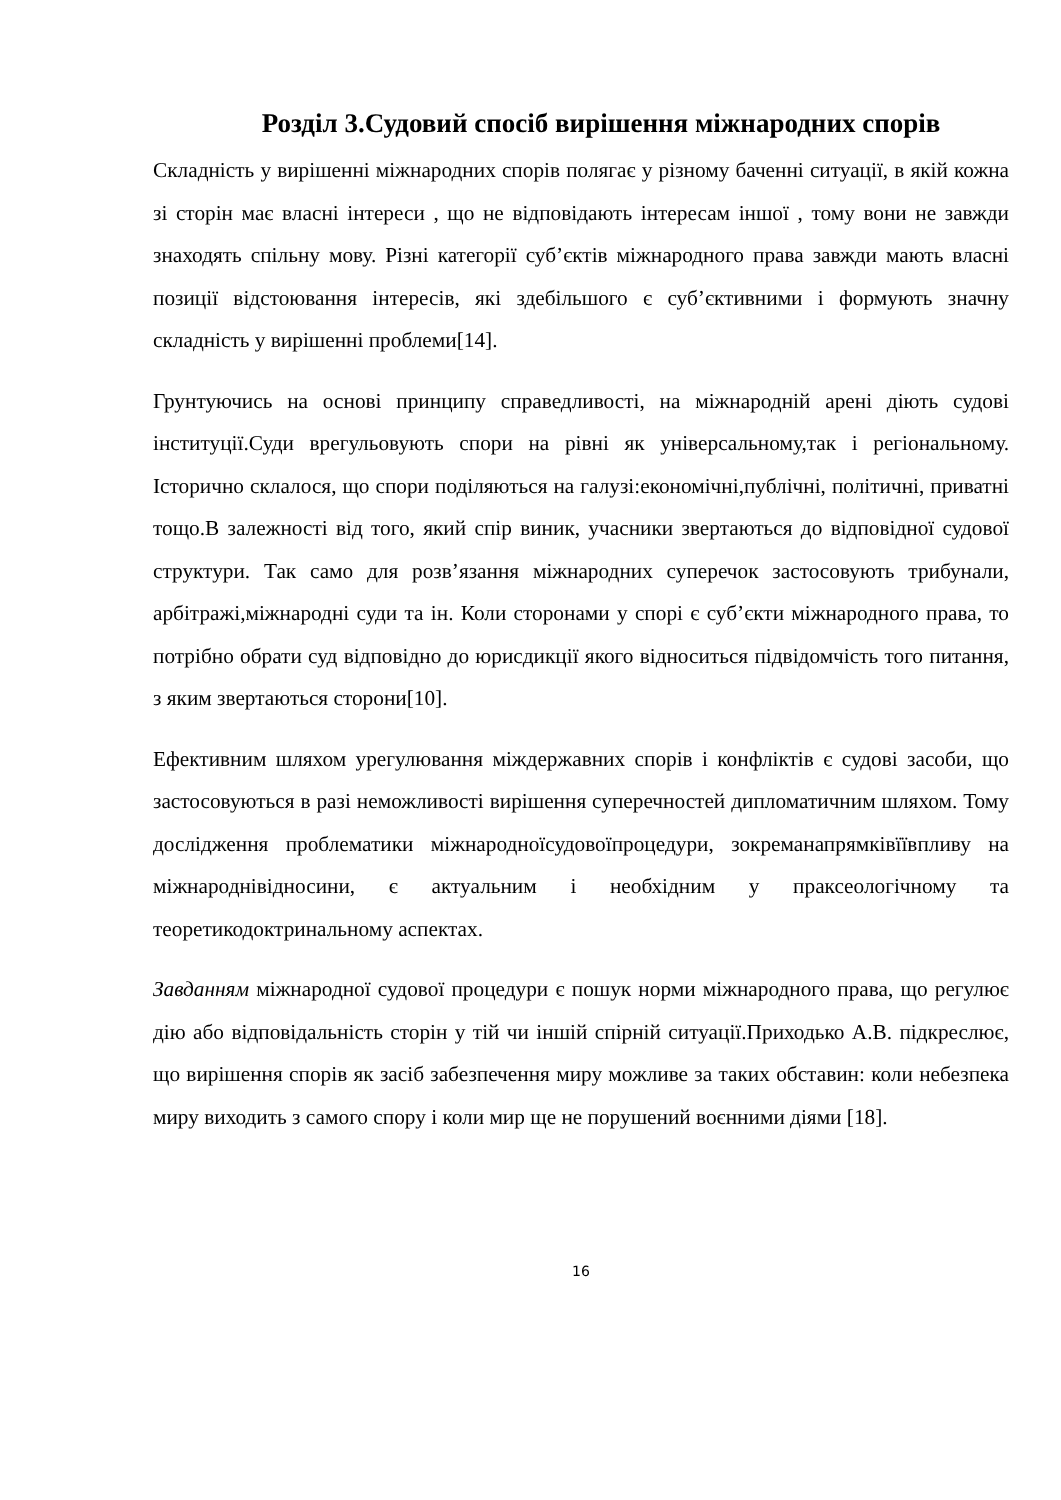Розділ 3.Судовий спосіб вирішення міжнародних спорів
Складність у вирішенні міжнародних спорів полягає у різному баченні ситуації, в якій кожна зі сторін має власні інтереси , що не відповідають інтересам іншої , тому вони не завжди знаходять спільну мову. Різні категорії суб’єктів міжнародного права завжди мають власні позиції відстоювання інтересів, які здебільшого є суб’єктивними і формують значну складність у вирішенні проблеми[14].
Грунтуючись на основі принципу справедливості, на міжнародній арені діють судові інституції.Суди врегульовують спори на рівні як універсальному,так і регіональному. Історично склалося, що спори поділяються на галузі:економічні,публічні, політичні, приватні тощо.В залежності від того, який спір виник, учасники звертаються до відповідної судової структури. Так само для розв’язання міжнародних суперечок застосовують трибунали, арбітражі,міжнародні суди та ін. Коли сторонами у спорі є суб’єкти міжнародного права, то потрібно обрати суд відповідно до юрисдикції якого відноситься підвідомчість того питання, з яким звертаються сторони[10].
Ефективним шляхом урегулювання міждержавних спорів і конфліктів є судові засоби, що застосовуються в разі неможливості вирішення суперечностей дипломатичним шляхом. Тому дослідження проблематики міжнародноїсудовоїпроцедури, зокреманапрямківїївпливу на міжнароднівідносини, є актуальним і необхідним у праксеологічному та теоретикодоктринальному аспектах.
Завданням міжнародної судової процедури є пошук норми міжнародного права, що регулює дію або відповідальність сторін у тій чи іншій спірній ситуації.Приходько А.В. підкреслює, що вирішення спорів як засіб забезпечення миру можливе за таких обставин: коли небезпека миру виходить з самого спору і коли мир ще не порушений воєнними діями [18].
16